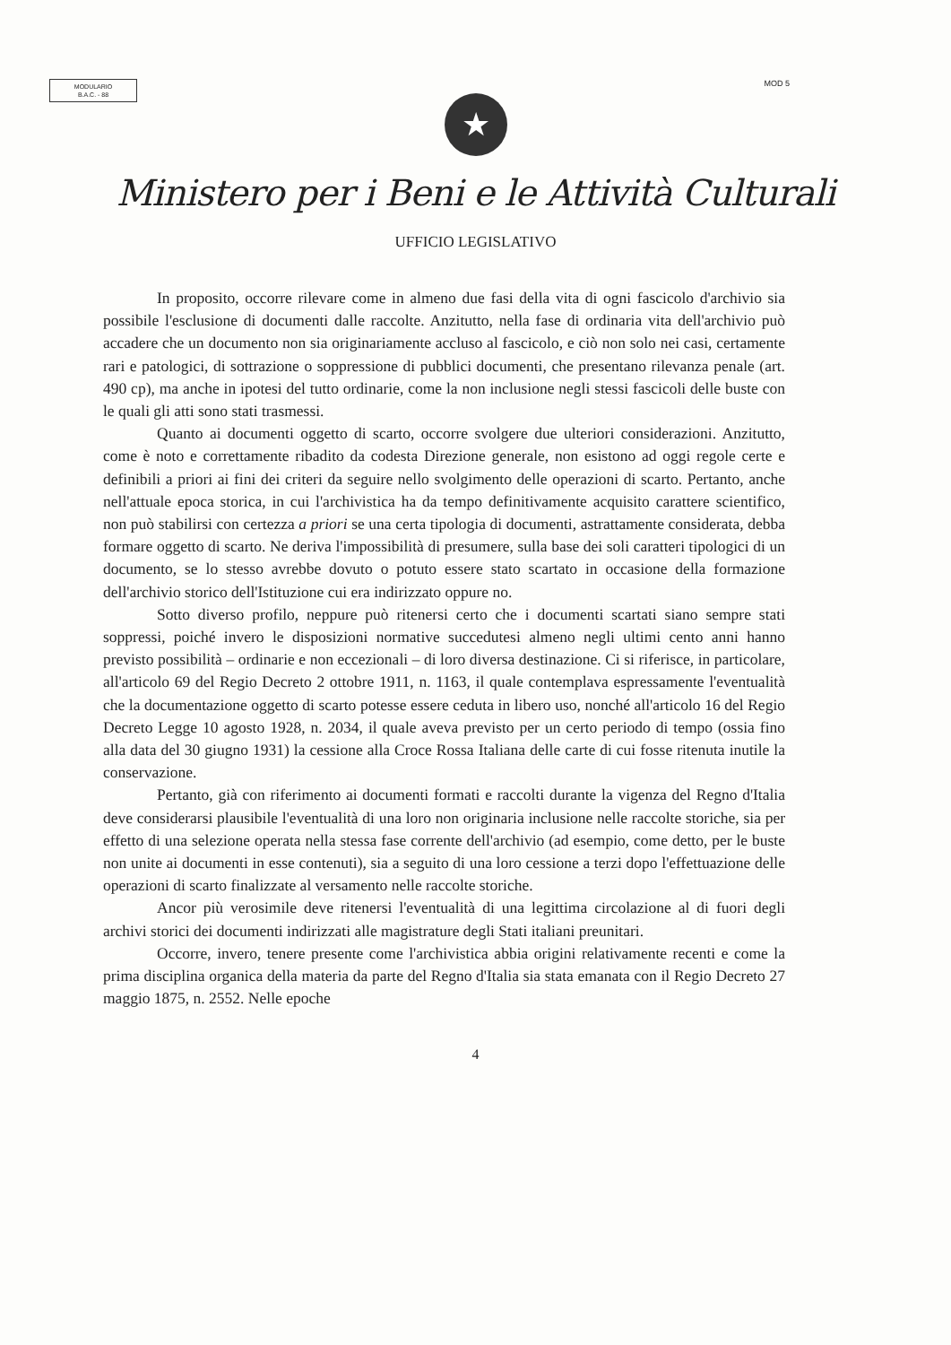MODULARIO
B.A.C. - 88
MOD 5
★
Ministero per i Beni e le Attività Culturali
UFFICIO LEGISLATIVO
In proposito, occorre rilevare come in almeno due fasi della vita di ogni fascicolo d'archivio sia possibile l'esclusione di documenti dalle raccolte. Anzitutto, nella fase di ordinaria vita dell'archivio può accadere che un documento non sia originariamente accluso al fascicolo, e ciò non solo nei casi, certamente rari e patologici, di sottrazione o soppressione di pubblici documenti, che presentano rilevanza penale (art. 490 cp), ma anche in ipotesi del tutto ordinarie, come la non inclusione negli stessi fascicoli delle buste con le quali gli atti sono stati trasmessi.
Quanto ai documenti oggetto di scarto, occorre svolgere due ulteriori considerazioni. Anzitutto, come è noto e correttamente ribadito da codesta Direzione generale, non esistono ad oggi regole certe e definibili a priori ai fini dei criteri da seguire nello svolgimento delle operazioni di scarto. Pertanto, anche nell'attuale epoca storica, in cui l'archivistica ha da tempo definitivamente acquisito carattere scientifico, non può stabilirsi con certezza a priori se una certa tipologia di documenti, astrattamente considerata, debba formare oggetto di scarto. Ne deriva l'impossibilità di presumere, sulla base dei soli caratteri tipologici di un documento, se lo stesso avrebbe dovuto o potuto essere stato scartato in occasione della formazione dell'archivio storico dell'Istituzione cui era indirizzato oppure no.
Sotto diverso profilo, neppure può ritenersi certo che i documenti scartati siano sempre stati soppressi, poiché invero le disposizioni normative succedutesi almeno negli ultimi cento anni hanno previsto possibilità – ordinarie e non eccezionali – di loro diversa destinazione. Ci si riferisce, in particolare, all'articolo 69 del Regio Decreto 2 ottobre 1911, n. 1163, il quale contemplava espressamente l'eventualità che la documentazione oggetto di scarto potesse essere ceduta in libero uso, nonché all'articolo 16 del Regio Decreto Legge 10 agosto 1928, n. 2034, il quale aveva previsto per un certo periodo di tempo (ossia fino alla data del 30 giugno 1931) la cessione alla Croce Rossa Italiana delle carte di cui fosse ritenuta inutile la conservazione.
Pertanto, già con riferimento ai documenti formati e raccolti durante la vigenza del Regno d'Italia deve considerarsi plausibile l'eventualità di una loro non originaria inclusione nelle raccolte storiche, sia per effetto di una selezione operata nella stessa fase corrente dell'archivio (ad esempio, come detto, per le buste non unite ai documenti in esse contenuti), sia a seguito di una loro cessione a terzi dopo l'effettuazione delle operazioni di scarto finalizzate al versamento nelle raccolte storiche.
Ancor più verosimile deve ritenersi l'eventualità di una legittima circolazione al di fuori degli archivi storici dei documenti indirizzati alle magistrature degli Stati italiani preunitari.
Occorre, invero, tenere presente come l'archivistica abbia origini relativamente recenti e come la prima disciplina organica della materia da parte del Regno d'Italia sia stata emanata con il Regio Decreto 27 maggio 1875, n. 2552. Nelle epoche
4